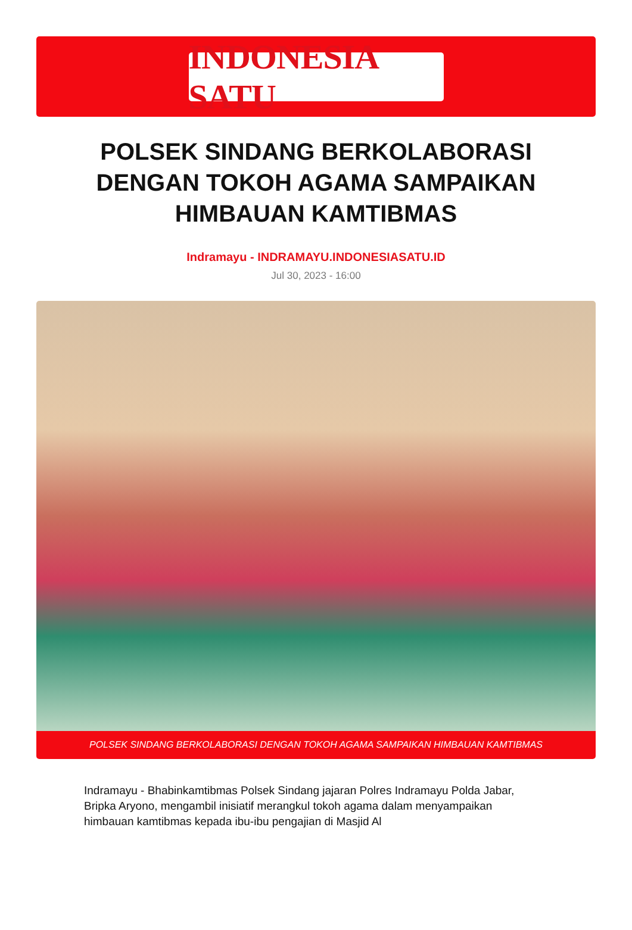INDONESIA SATU
POLSEK SINDANG BERKOLABORASI DENGAN TOKOH AGAMA SAMPAIKAN HIMBAUAN KAMTIBMAS
Indramayu - INDRAMAYU.INDONESIASATU.ID
Jul 30, 2023 - 16:00
POLSEK SINDANG BERKOLABORASI DENGAN TOKOH AGAMA SAMPAIKAN HIMBAUAN KAMTIBMAS
Indramayu - Bhabinkamtibmas Polsek Sindang jajaran Polres Indramayu Polda Jabar, Bripka Aryono, mengambil inisiatif merangkul tokoh agama dalam menyampaikan himbauan kamtibmas kepada ibu-ibu pengajian di Masjid Al